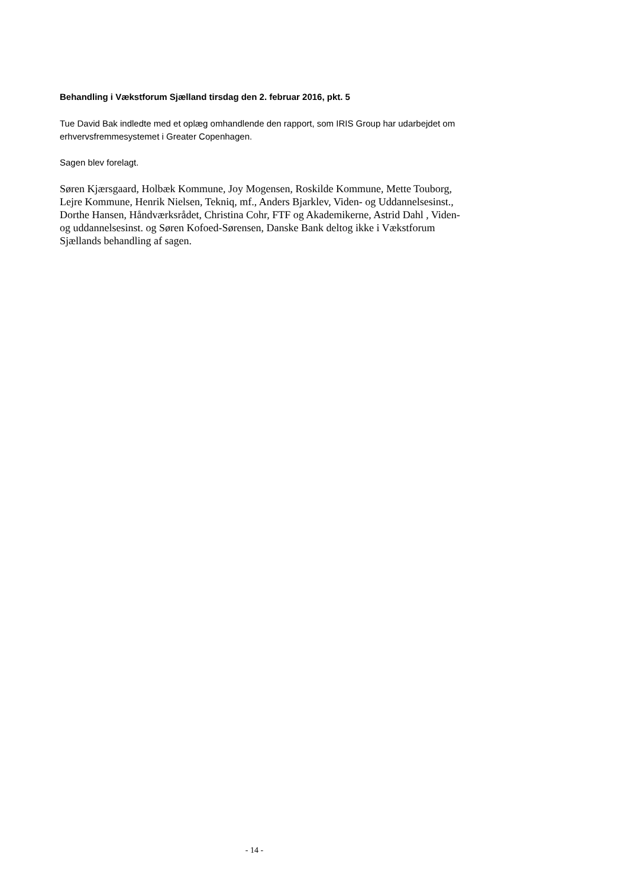Behandling i Vækstforum Sjælland tirsdag den 2. februar 2016, pkt. 5
Tue David Bak indledte med et oplæg omhandlende den rapport, som IRIS Group har udarbejdet om erhvervsfremmesystemet i Greater Copenhagen.
Sagen blev forelagt.
Søren Kjærsgaard, Holbæk Kommune, Joy Mogensen, Roskilde Kommune, Mette Touborg, Lejre Kommune, Henrik Nielsen, Tekniq, mf., Anders Bjarklev, Viden- og Uddannelsesinst., Dorthe Hansen, Håndværksrådet, Christina Cohr, FTF og Akademikerne, Astrid Dahl , Viden- og uddannelsesinst. og Søren Kofoed-Sørensen, Danske Bank deltog ikke i Vækstforum Sjællands behandling af sagen.
- 14 -